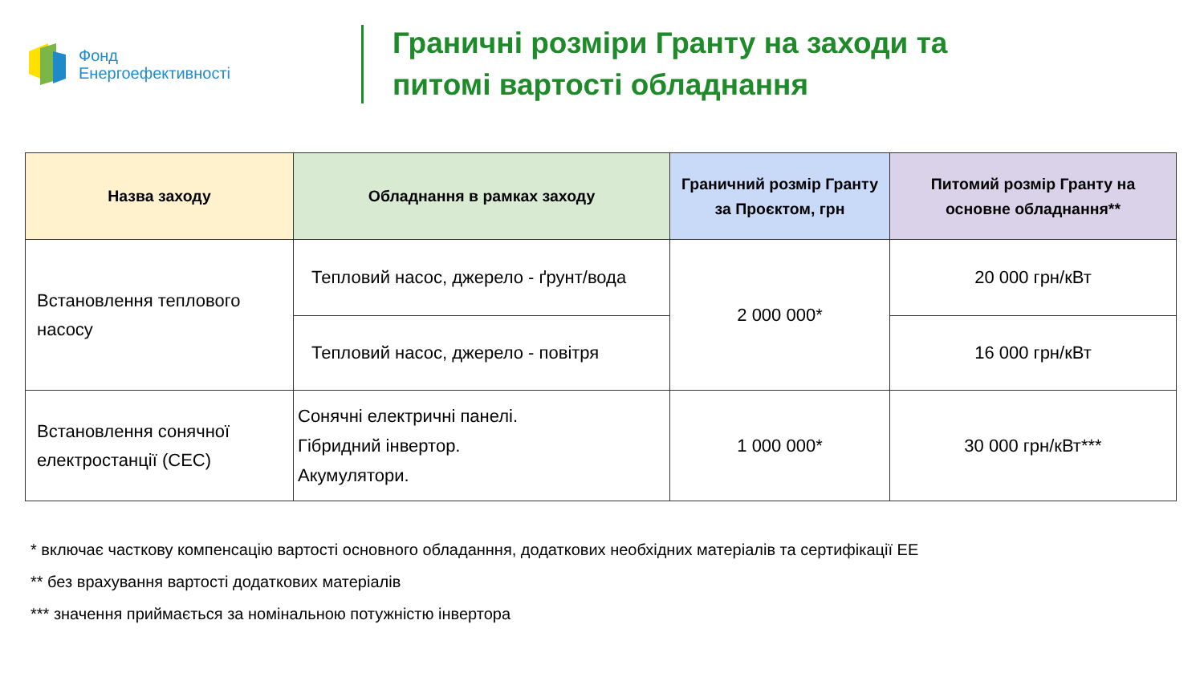Фонд
Енергоефективності
Граничні розміри Гранту на заходи та
питомі вартості обладнання
| Назва заходу | Обладнання в рамках заходу | Граничний розмір Гранту за Проєктом, грн | Питомий розмір Гранту на основне обладнання** |
| --- | --- | --- | --- |
| Встановлення теплового насосу | Тепловий насос, джерело - ґрунт/вода | 2 000 000* | 20 000 грн/кВт |
| | Тепловий насос, джерело - повітря | | 16 000 грн/кВт |
| Встановлення сонячної електростанції (СЕС) | Сонячні електричні панелі. Гібридний інвертор. Акумулятори. | 1 000 000* | 30 000 грн/кВт*** |
* включає часткову компенсацію вартості основного обладанння, додаткових необхідних матеріалів та сертифікації ЕЕ
** без врахування вартості додаткових матеріалів
*** значення приймається за номінальною потужністю інвертора